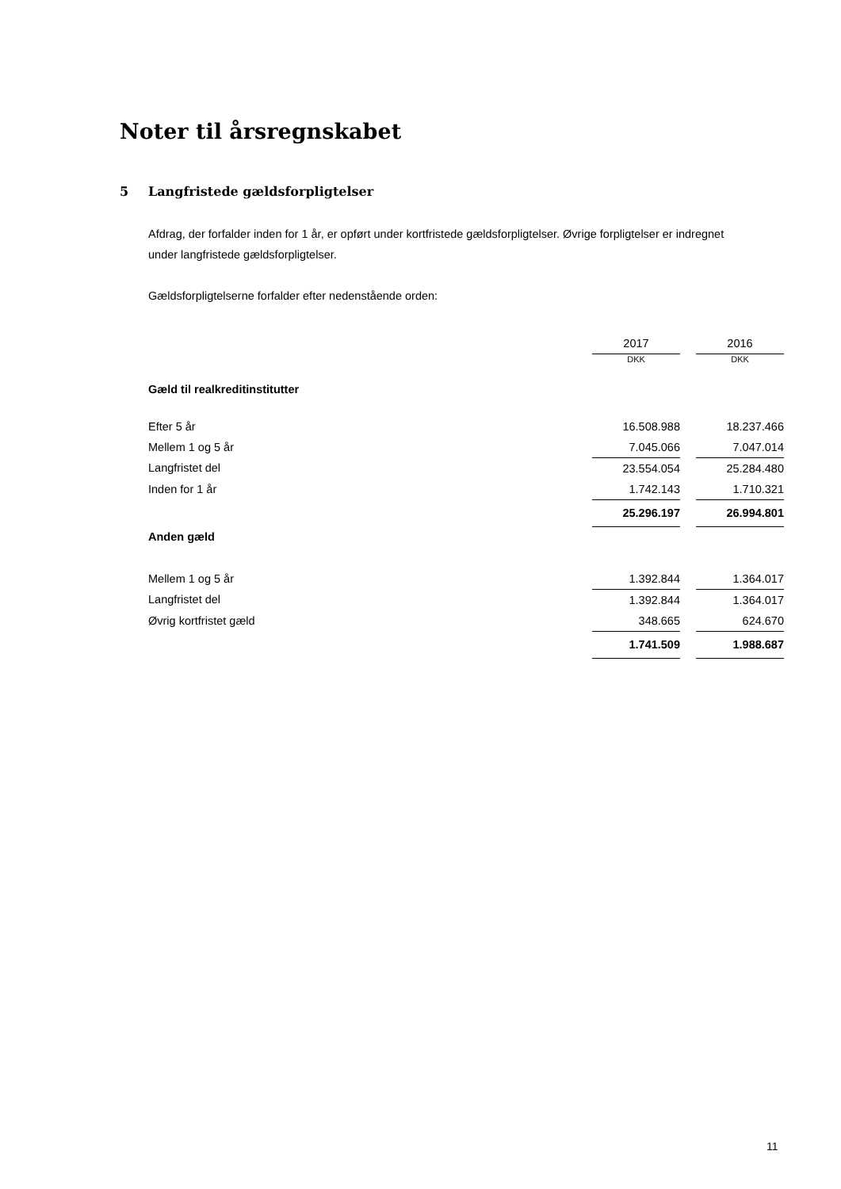Noter til årsregnskabet
5 Langfristede gældsforpligtelser
Afdrag, der forfalder inden for 1 år, er opført under kortfristede gældsforpligtelser. Øvrige forpligtelser er indregnet under langfristede gældsforpligtelser.
Gældsforpligtelserne forfalder efter nedenstående orden:
| | 2017 | | 2016 |
| Gæld til realkreditinstitutter | DKK | | DKK |
| Efter 5 år | 16.508.988 | | 18.237.466 |
| Mellem 1 og 5 år | 7.045.066 | | 7.047.014 |
| Langfristet del | 23.554.054 | | 25.284.480 |
| Inden for 1 år | 1.742.143 | | 1.710.321 |
| | 25.296.197 | | 26.994.801 |
| Anden gæld | | | |
| Mellem 1 og 5 år | 1.392.844 | | 1.364.017 |
| Langfristet del | 1.392.844 | | 1.364.017 |
| Øvrig kortfristet gæld | 348.665 | | 624.670 |
| | 1.741.509 | | 1.988.687 |
11